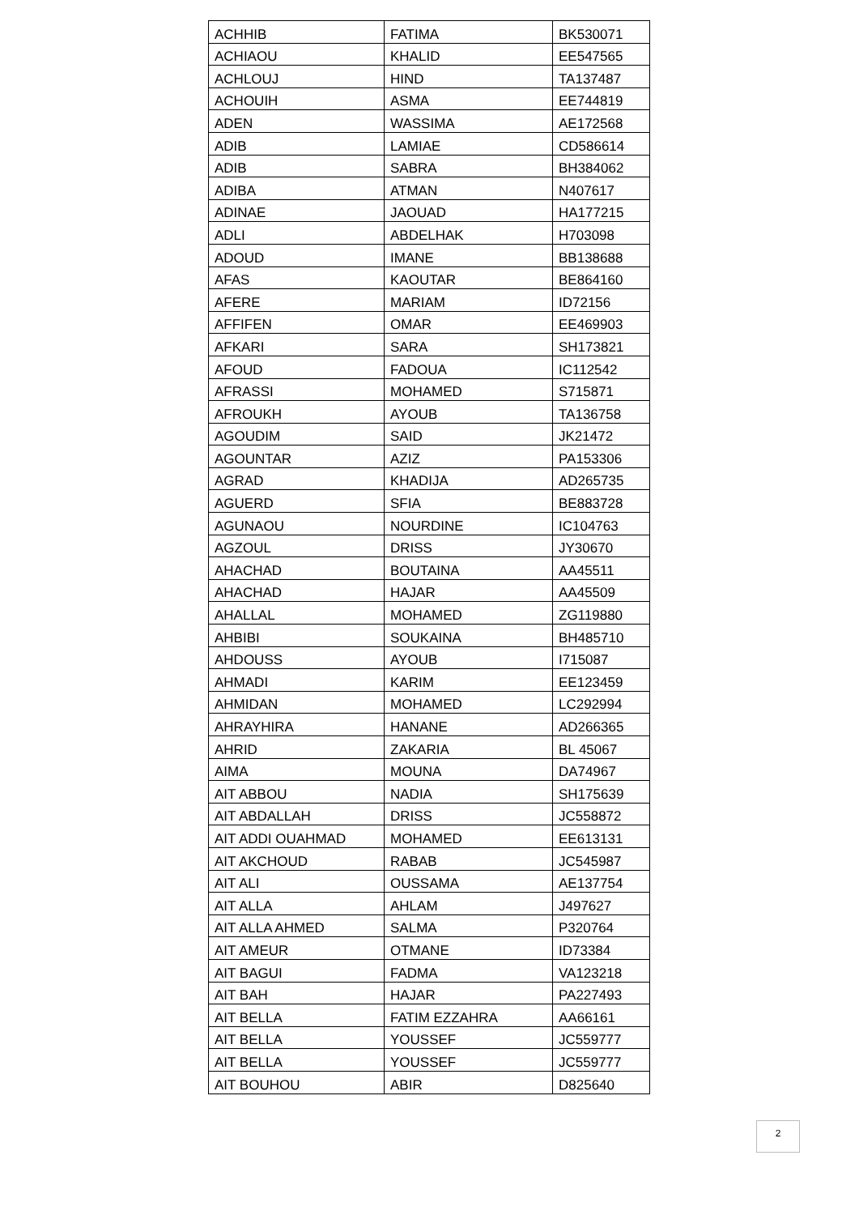| ACHHIB | FATIMA | BK530071 |
| ACHIAOU | KHALID | EE547565 |
| ACHLOUJ | HIND | TA137487 |
| ACHOUIH | ASMA | EE744819 |
| ADEN | WASSIMA | AE172568 |
| ADIB | LAMIAE | CD586614 |
| ADIB | SABRA | BH384062 |
| ADIBA | ATMAN | N407617 |
| ADINAE | JAOUAD | HA177215 |
| ADLI | ABDELHAK | H703098 |
| ADOUD | IMANE | BB138688 |
| AFAS | KAOUTAR | BE864160 |
| AFERE | MARIAM | ID72156 |
| AFFIFEN | OMAR | EE469903 |
| AFKARI | SARA | SH173821 |
| AFOUD | FADOUA | IC112542 |
| AFRASSI | MOHAMED | S715871 |
| AFROUKH | AYOUB | TA136758 |
| AGOUDIM | SAID | JK21472 |
| AGOUNTAR | AZIZ | PA153306 |
| AGRAD | KHADIJA | AD265735 |
| AGUERD | SFIA | BE883728 |
| AGUNAOU | NOURDINE | IC104763 |
| AGZOUL | DRISS | JY30670 |
| AHACHAD | BOUTAINA | AA45511 |
| AHACHAD | HAJAR | AA45509 |
| AHALLAL | MOHAMED | ZG119880 |
| AHBIBI | SOUKAINA | BH485710 |
| AHDOUSS | AYOUB | I715087 |
| AHMADI | KARIM | EE123459 |
| AHMIDAN | MOHAMED | LC292994 |
| AHRAYHIRA | HANANE | AD266365 |
| AHRID | ZAKARIA | BL 45067 |
| AIMA | MOUNA | DA74967 |
| AIT ABBOU | NADIA | SH175639 |
| AIT ABDALLAH | DRISS | JC558872 |
| AIT ADDI OUAHMAD | MOHAMED | EE613131 |
| AIT AKCHOUD | RABAB | JC545987 |
| AIT ALI | OUSSAMA | AE137754 |
| AIT ALLA | AHLAM | J497627 |
| AIT ALLA AHMED | SALMA | P320764 |
| AIT AMEUR | OTMANE | ID73384 |
| AIT BAGUI | FADMA | VA123218 |
| AIT BAH | HAJAR | PA227493 |
| AIT BELLA | FATIM EZZAHRA | AA66161 |
| AIT BELLA | YOUSSEF | JC559777 |
| AIT BELLA | YOUSSEF | JC559777 |
| AIT BOUHOU | ABIR | D825640 |
2